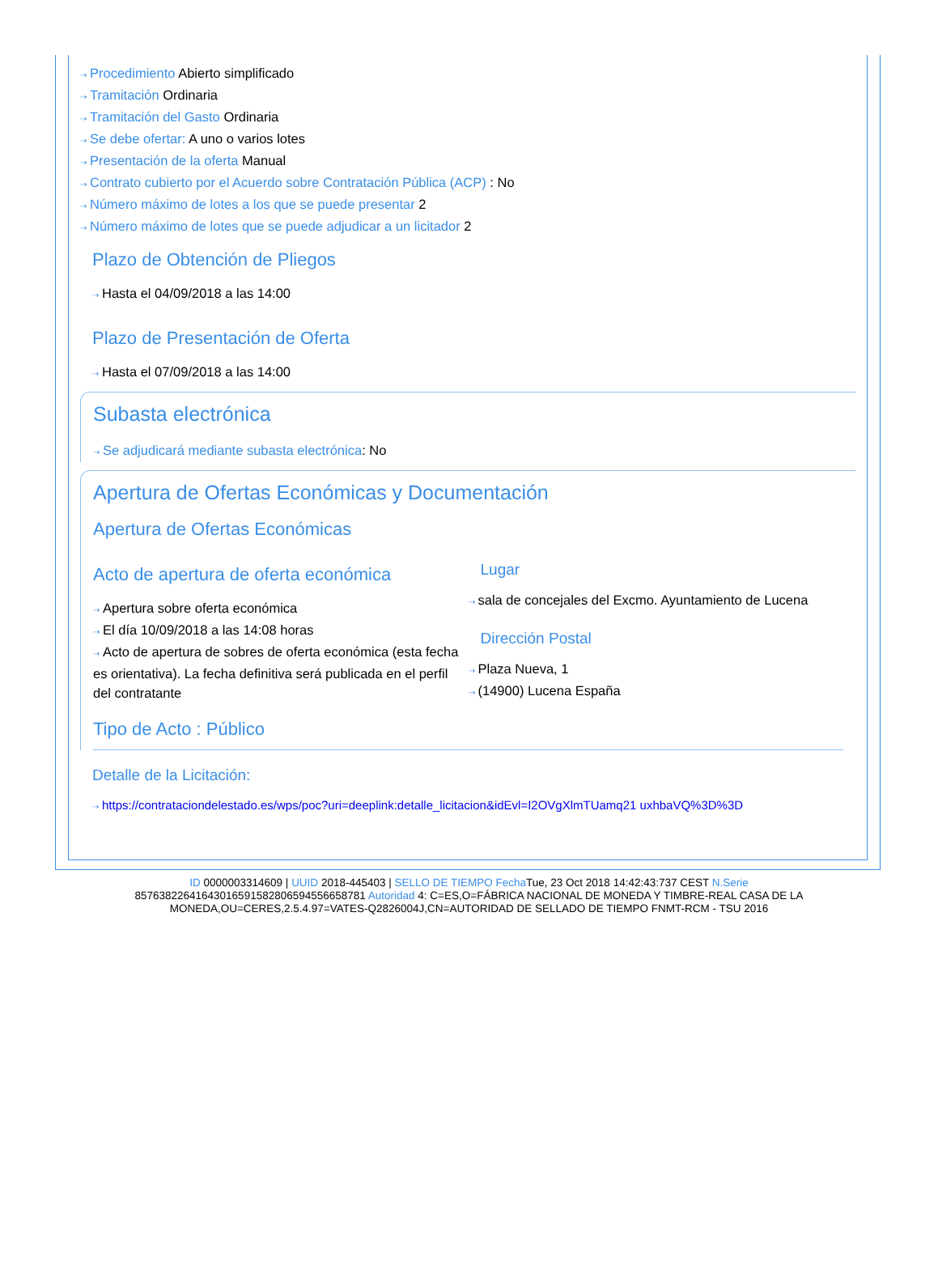⇢ Procedimiento Abierto simplificado
⇢ Tramitación Ordinaria
⇢ Tramitación del Gasto Ordinaria
⇢ Se debe ofertar: A uno o varios lotes
⇢ Presentación de la oferta Manual
⇢ Contrato cubierto por el Acuerdo sobre Contratación Pública (ACP) : No
⇢ Número máximo de lotes a los que se puede presentar 2
⇢ Número máximo de lotes que se puede adjudicar a un licitador 2
Plazo de Obtención de Pliegos
⇢ Hasta el 04/09/2018 a las 14:00
Plazo de Presentación de Oferta
⇢ Hasta el 07/09/2018 a las 14:00
Subasta electrónica
⇢ Se adjudicará mediante subasta electrónica: No
Apertura de Ofertas Económicas y Documentación
Apertura de Ofertas Económicas
Acto de apertura de oferta económica
⇢ Apertura sobre oferta económica
⇢ El día 10/09/2018 a las 14:08 horas
⇢ Acto de apertura de sobres de oferta económica (esta fecha es orientativa). La fecha definitiva será publicada en el perfil del contratante
Lugar
⇢ sala de concejales del Excmo. Ayuntamiento de Lucena
Dirección Postal
⇢ Plaza Nueva, 1
⇢ (14900) Lucena España
Tipo de Acto : Público
Detalle de la Licitación:
⇢ https://contrataciondelestado.es/wps/poc?uri=deeplink:detalle_licitacion&idEvl=I2OVgXlmTUamq21 uxhbaVQ%3D%3D
ID 0000003314609 | UUID 2018-445403 | SELLO DE TIEMPO Fecha Tue, 23 Oct 2018 14:42:43:737 CEST N.Serie 857638226416430165915828065945566587​81 Autoridad 4: C=ES,O=FÁBRICA NACIONAL DE MONEDA Y TIMBRE-REAL CASA DE LA MONEDA,OU=CERES,2.5.4.97=VATES-Q2826004J,CN=AUTORIDAD DE SELLADO DE TIEMPO FNMT-RCM - TSU 2016